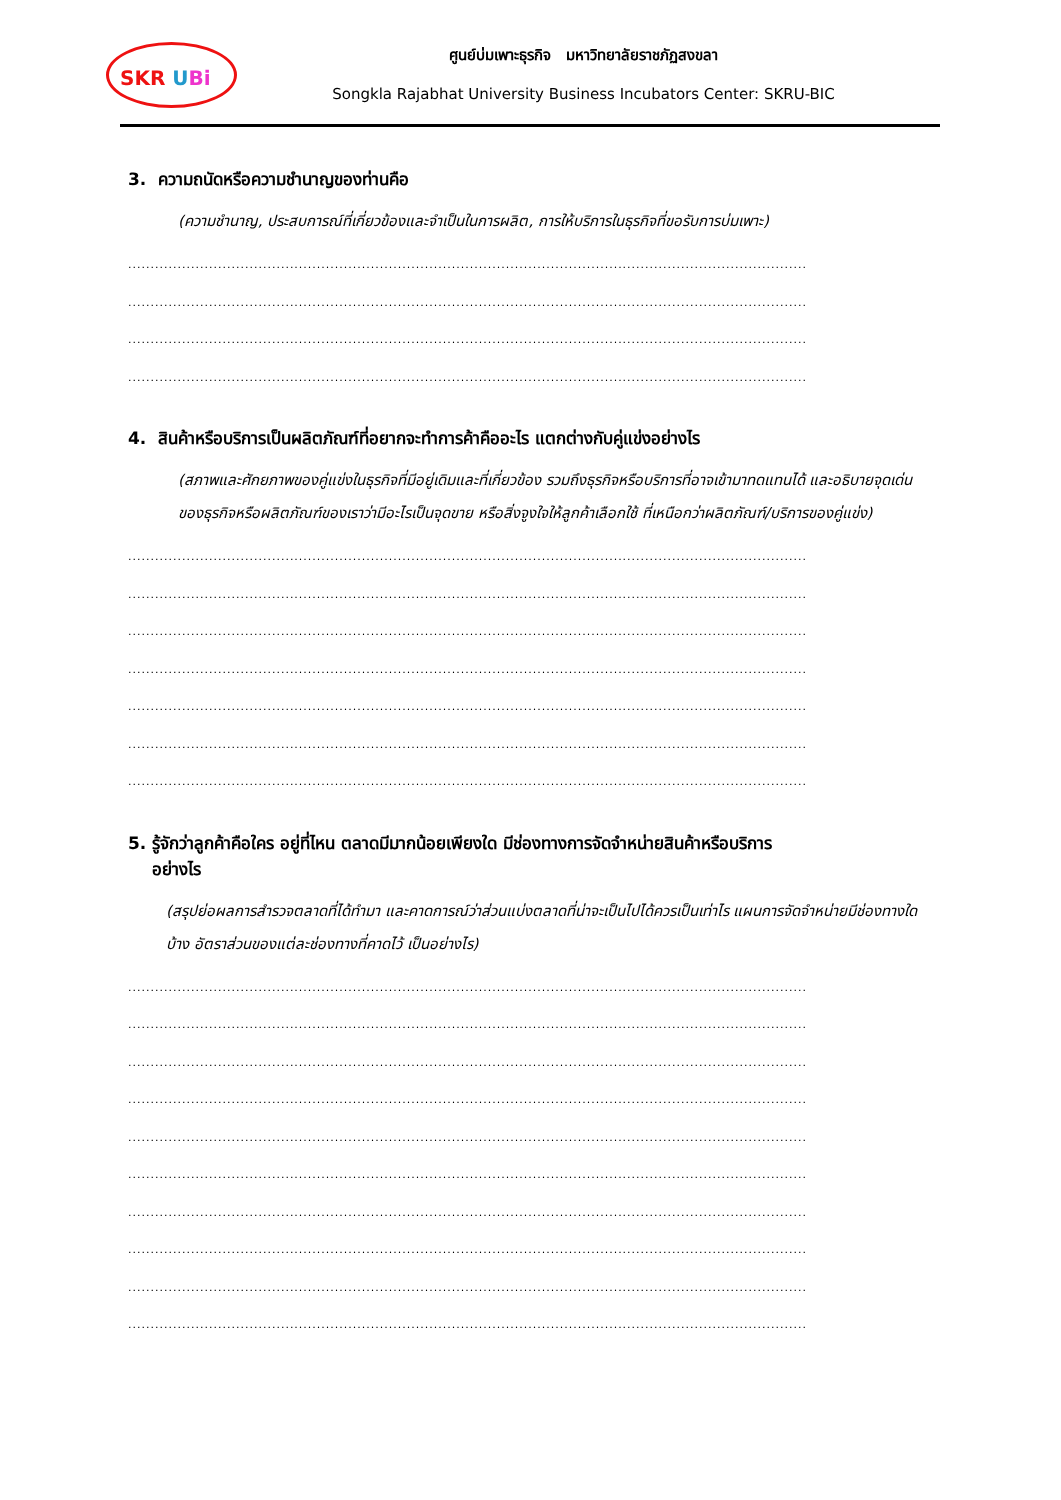SKR UBi
ศูนย์บ่มเพาะธุรกิจ มหาวิทยาลัยราชภัฏสงขลา
Songkla Rajabhat University Business Incubators Center: SKRU-BIC
3. ความถนัดหรือความชำนาญของท่านคือ
(ความชำนาญ, ประสบการณ์ที่เกี่ยวข้องและจำเป็นในการผลิต, การให้บริการในธุรกิจที่ขอรับการบ่มเพาะ)
.......................................................................................................................................................
.......................................................................................................................................................
.......................................................................................................................................................
.......................................................................................................................................................
4. สินค้าหรือบริการเป็นผลิตภัณฑ์ที่อยากจะทำการค้าคืออะไร แตกต่างกับคู่แข่งอย่างไร
(สภาพและศักยภาพของคู่แข่งในธุรกิจที่มีอยู่เดิมและที่เกี่ยวข้อง รวมถึงธุรกิจหรือบริการที่อาจเข้ามาทดแทนได้ และอธิบายจุดเด่นของธุรกิจหรือผลิตภัณฑ์ของเราว่ามีอะไรเป็นจุดขาย หรือสิ่งจูงใจให้ลูกค้าเลือกใช้ ที่เหนือกว่าผลิตภัณฑ์/บริการของคู่แข่ง)
.......................................................................................................................................................
.......................................................................................................................................................
.......................................................................................................................................................
.......................................................................................................................................................
.......................................................................................................................................................
.......................................................................................................................................................
.......................................................................................................................................................
5. รู้จักว่าลูกค้าคือใคร อยู่ที่ไหน ตลาดมีมากน้อยเพียงใด มีช่องทางการจัดจำหน่ายสินค้าหรือบริการ
อย่างไร
(สรุปย่อผลการสำรวจตลาดที่ได้ทำมา และคาดการณ์ว่าส่วนแบ่งตลาดที่น่าจะเป็นไปได้ควรเป็นเท่าไร แผนการจัดจำหน่ายมีช่องทางใดบ้าง อัตราส่วนของแต่ละช่องทางที่คาดไว้ เป็นอย่างไร)
.......................................................................................................................................................
.......................................................................................................................................................
.......................................................................................................................................................
.......................................................................................................................................................
.......................................................................................................................................................
.......................................................................................................................................................
.......................................................................................................................................................
.......................................................................................................................................................
.......................................................................................................................................................
.......................................................................................................................................................